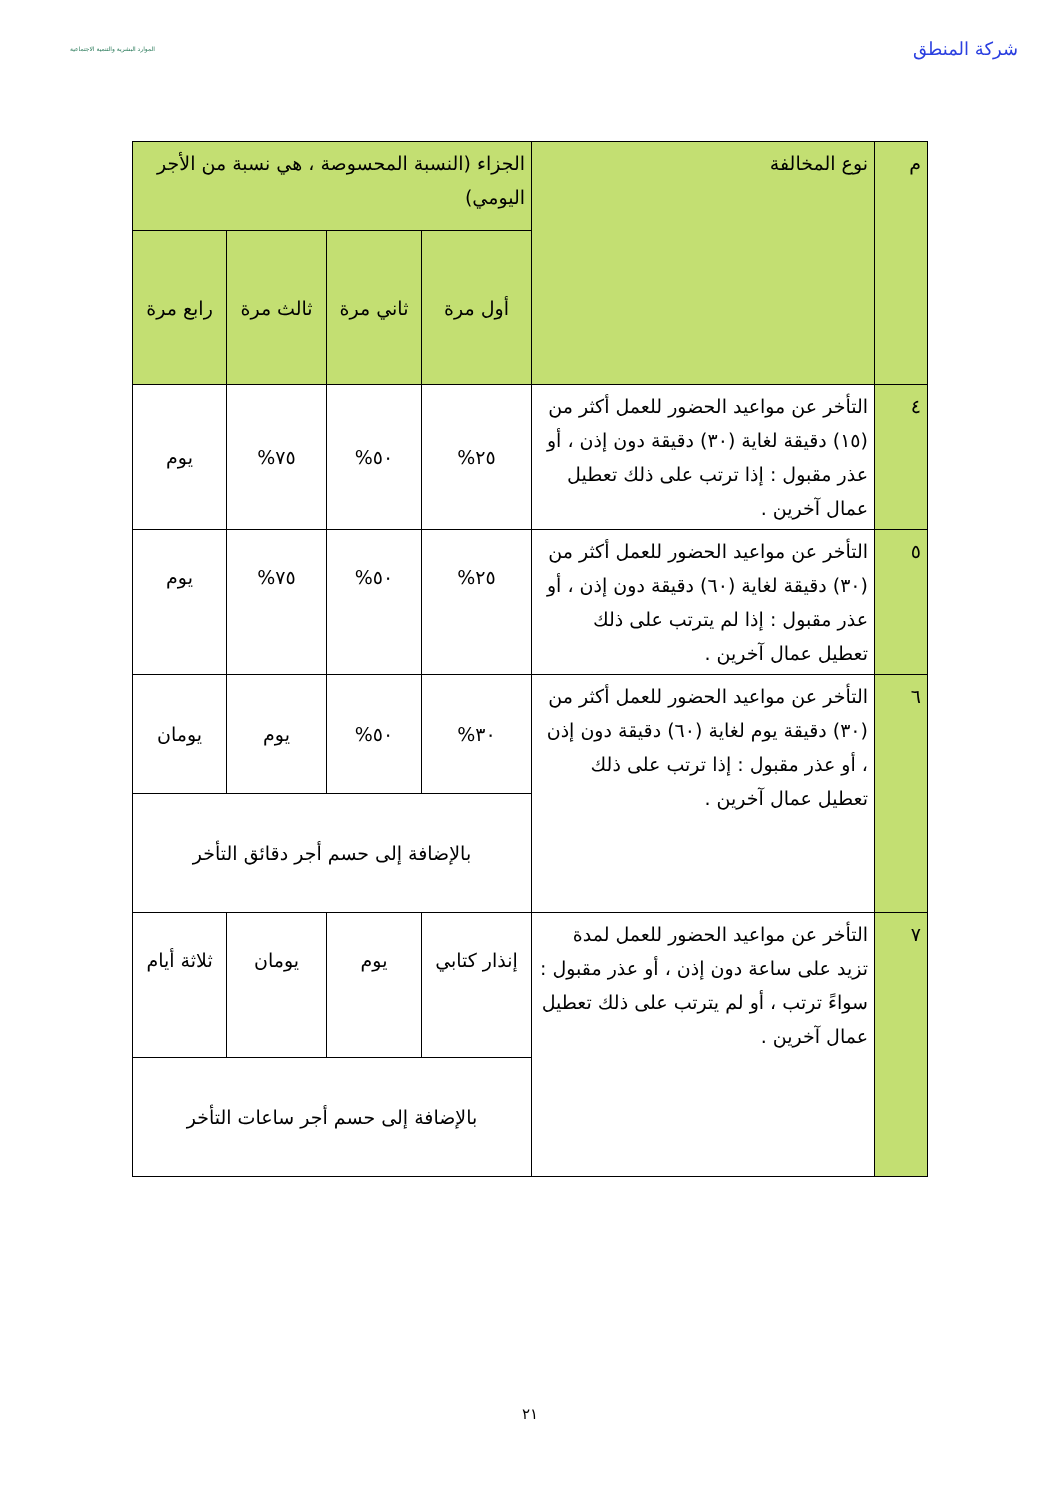شركة المنطق
الموارد البشرية والتنمية الاجتماعية
| م | نوع المخالفة | الجزاء (النسبة المحسوصة ، هي نسبة من الأجر اليومي) | | | |
| --- | --- | --- | --- | --- | --- |
| | | أول مرة | ثاني مرة | ثالث مرة | رابع مرة |
| ٤ | التأخر عن مواعيد الحضور للعمل أكثر من (١٥) دقيقة لغاية (٣٠) دقيقة دون إذن ، أو عذر مقبول : إذا ترتب على ذلك تعطيل عمال آخرين . | ٢٥% | ٥٠% | ٧٥% | يوم |
| ٥ | التأخر عن مواعيد الحضور للعمل أكثر من (٣٠) دقيقة لغاية (٦٠) دقيقة دون إذن ، أو عذر مقبول : إذا لم يترتب على ذلك تعطيل عمال آخرين . | ٢٥% | ٥٠% | ٧٥% | يوم |
| ٦ | التأخر عن مواعيد الحضور للعمل أكثر من (٣٠) دقيقة يوم لغاية (٦٠) دقيقة دون إذن ، أو عذر مقبول : إذا ترتب على ذلك تعطيل عمال آخرين . | ٣٠% | ٥٠% | يوم | يومان |
| | | بالإضافة إلى حسم أجر دقائق التأخر | | | |
| ٧ | التأخر عن مواعيد الحضور للعمل لمدة تزيد على ساعة دون إذن ، أو عذر مقبول : سواءً ترتب ، أو لم يترتب على ذلك تعطيل عمال آخرين . | إنذار كتابي | يوم | يومان | ثلاثة أيام |
| | | بالإضافة إلى حسم أجر ساعات التأخر | | | |
٢١